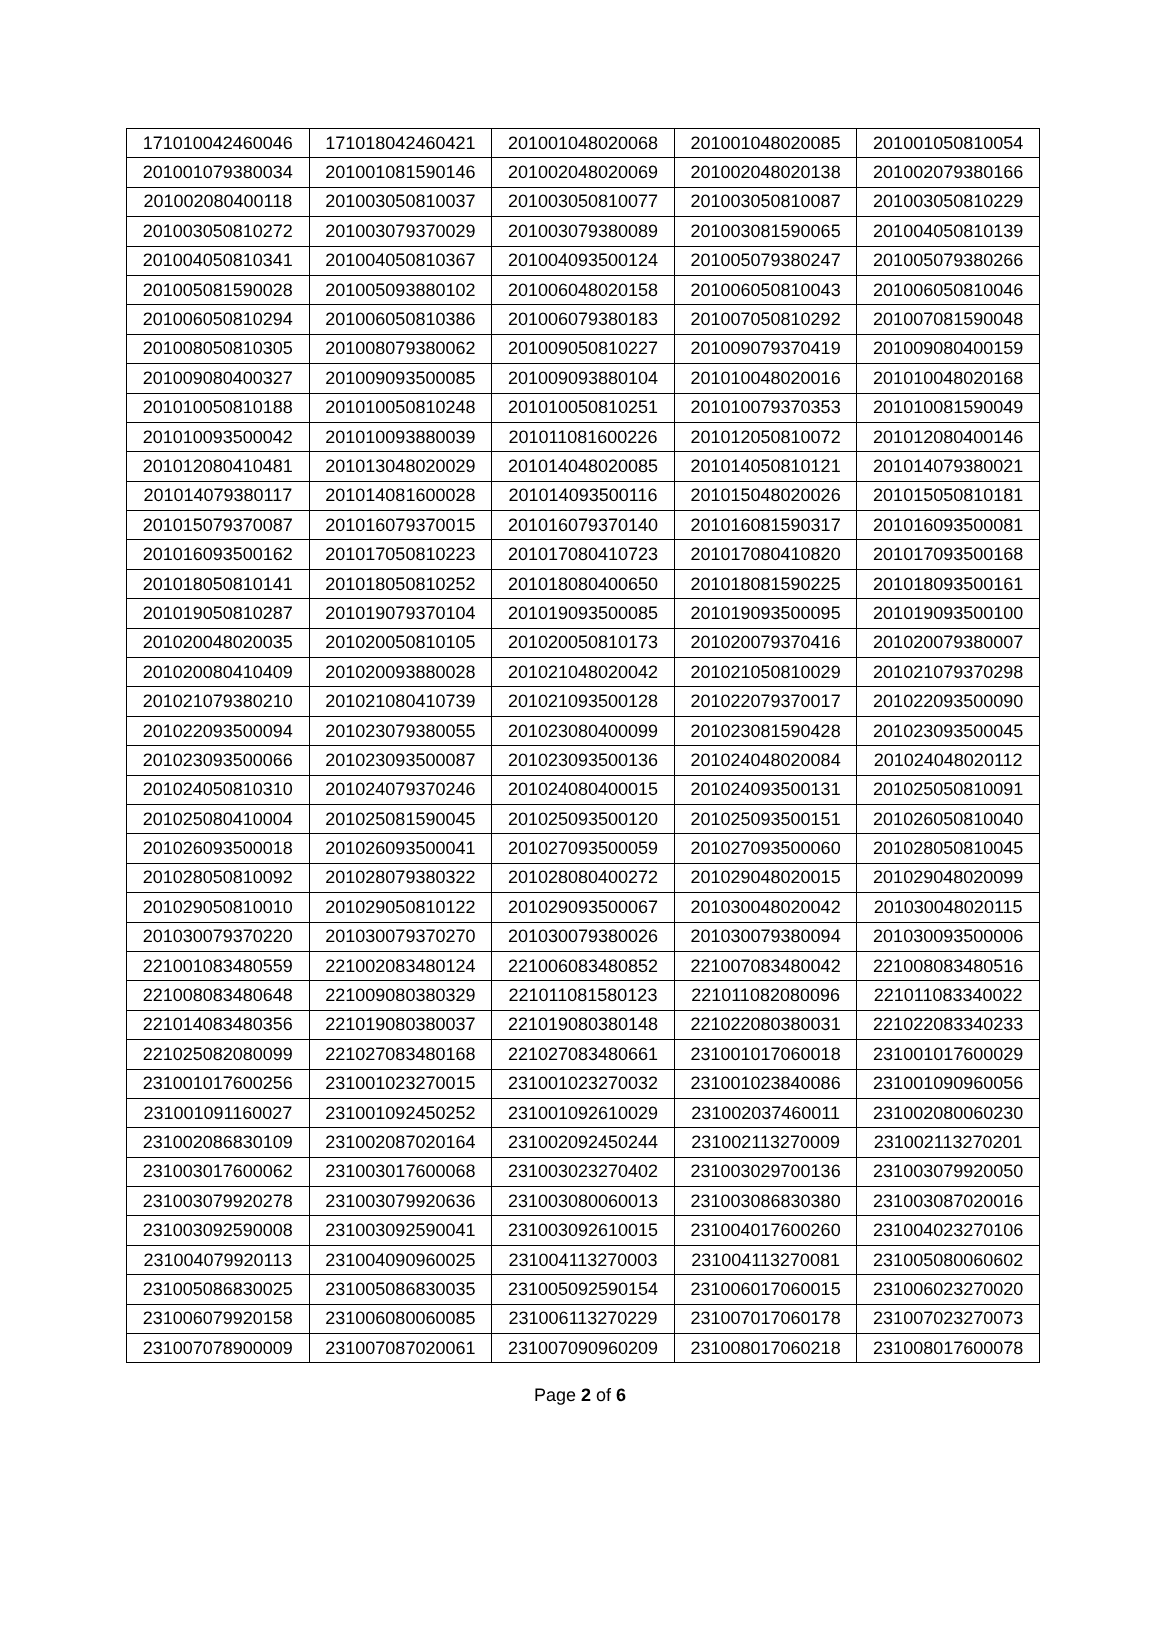| 171010042460046 | 171018042460421 | 201001048020068 | 201001048020085 | 201001050810054 |
| 201001079380034 | 201001081590146 | 201002048020069 | 201002048020138 | 201002079380166 |
| 201002080400118 | 201003050810037 | 201003050810077 | 201003050810087 | 201003050810229 |
| 201003050810272 | 201003079370029 | 201003079380089 | 201003081590065 | 201004050810139 |
| 201004050810341 | 201004050810367 | 201004093500124 | 201005079380247 | 201005079380266 |
| 201005081590028 | 201005093880102 | 201006048020158 | 201006050810043 | 201006050810046 |
| 201006050810294 | 201006050810386 | 201006079380183 | 201007050810292 | 201007081590048 |
| 201008050810305 | 201008079380062 | 201009050810227 | 201009079370419 | 201009080400159 |
| 201009080400327 | 201009093500085 | 201009093880104 | 201010048020016 | 201010048020168 |
| 201010050810188 | 201010050810248 | 201010050810251 | 201010079370353 | 201010081590049 |
| 201010093500042 | 201010093880039 | 201011081600226 | 201012050810072 | 201012080400146 |
| 201012080410481 | 201013048020029 | 201014048020085 | 201014050810121 | 201014079380021 |
| 201014079380117 | 201014081600028 | 201014093500116 | 201015048020026 | 201015050810181 |
| 201015079370087 | 201016079370015 | 201016079370140 | 201016081590317 | 201016093500081 |
| 201016093500162 | 201017050810223 | 201017080410723 | 201017080410820 | 201017093500168 |
| 201018050810141 | 201018050810252 | 201018080400650 | 201018081590225 | 201018093500161 |
| 201019050810287 | 201019079370104 | 201019093500085 | 201019093500095 | 201019093500100 |
| 201020048020035 | 201020050810105 | 201020050810173 | 201020079370416 | 201020079380007 |
| 201020080410409 | 201020093880028 | 201021048020042 | 201021050810029 | 201021079370298 |
| 201021079380210 | 201021080410739 | 201021093500128 | 201022079370017 | 201022093500090 |
| 201022093500094 | 201023079380055 | 201023080400099 | 201023081590428 | 201023093500045 |
| 201023093500066 | 201023093500087 | 201023093500136 | 201024048020084 | 201024048020112 |
| 201024050810310 | 201024079370246 | 201024080400015 | 201024093500131 | 201025050810091 |
| 201025080410004 | 201025081590045 | 201025093500120 | 201025093500151 | 201026050810040 |
| 201026093500018 | 201026093500041 | 201027093500059 | 201027093500060 | 201028050810045 |
| 201028050810092 | 201028079380322 | 201028080400272 | 201029048020015 | 201029048020099 |
| 201029050810010 | 201029050810122 | 201029093500067 | 201030048020042 | 201030048020115 |
| 201030079370220 | 201030079370270 | 201030079380026 | 201030079380094 | 201030093500006 |
| 221001083480559 | 221002083480124 | 221006083480852 | 221007083480042 | 221008083480516 |
| 221008083480648 | 221009080380329 | 221011081580123 | 221011082080096 | 221011083340022 |
| 221014083480356 | 221019080380037 | 221019080380148 | 221022080380031 | 221022083340233 |
| 221025082080099 | 221027083480168 | 221027083480661 | 231001017060018 | 231001017600029 |
| 231001017600256 | 231001023270015 | 231001023270032 | 231001023840086 | 231001090960056 |
| 231001091160027 | 231001092450252 | 231001092610029 | 231002037460011 | 231002080060230 |
| 231002086830109 | 231002087020164 | 231002092450244 | 231002113270009 | 231002113270201 |
| 231003017600062 | 231003017600068 | 231003023270402 | 231003029700136 | 231003079920050 |
| 231003079920278 | 231003079920636 | 231003080060013 | 231003086830380 | 231003087020016 |
| 231003092590008 | 231003092590041 | 231003092610015 | 231004017600260 | 231004023270106 |
| 231004079920113 | 231004090960025 | 231004113270003 | 231004113270081 | 231005080060602 |
| 231005086830025 | 231005086830035 | 231005092590154 | 231006017060015 | 231006023270020 |
| 231006079920158 | 231006080060085 | 231006113270229 | 231007017060178 | 231007023270073 |
| 231007078900009 | 231007087020061 | 231007090960209 | 231008017060218 | 231008017600078 |
Page 2 of 6